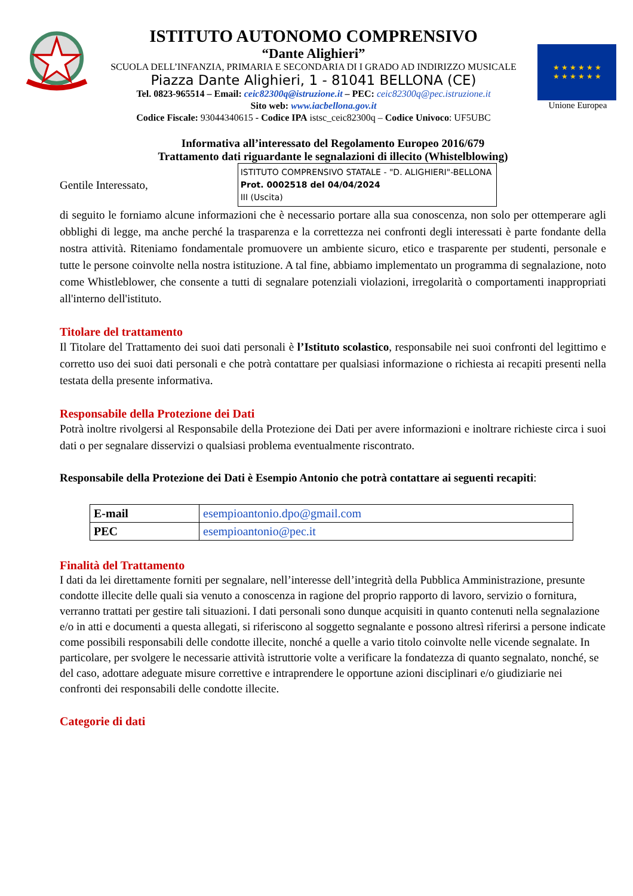ISTITUTO AUTONOMO COMPRENSIVO
“Dante Alighieri”
SCUOLA DELL’INFANZIA, PRIMARIA E SECONDARIA DI I GRADO AD INDIRIZZO MUSICALE
Piazza Dante Alighieri, 1 - 81041 BELLONA (CE)
Tel. 0823-965514 – Email: ceic82300q@istruzione.it – PEC: ceic82300q@pec.istruzione.it
Sito web: www.iacbellona.gov.it
Codice Fiscale: 93044340615 - Codice IPA istsc_ceic82300q – Codice Univoco: UF5UBC
★ ★ ★ ★ ★ ★
★ ★ ★ ★ ★ ★
Unione Europea
Informativa all’interessato del Regolamento Europeo 2016/679
Trattamento dati riguardante le segnalazioni di illecito (Whistelblowing)
Gentile Interessato,
ISTITUTO COMPRENSIVO STATALE - "D. ALIGHIERI"-BELLONA
Prot. 0002518 del 04/04/2024
III (Uscita)
di seguito le forniamo alcune informazioni che è necessario portare alla sua conoscenza, non solo per ottemperare agli obblighi di legge, ma anche perché la trasparenza e la correttezza nei confronti degli interessati è parte fondante della nostra attività. Riteniamo fondamentale promuovere un ambiente sicuro, etico e trasparente per studenti, personale e tutte le persone coinvolte nella nostra istituzione. A tal fine, abbiamo implementato un programma di segnalazione, noto come Whistleblower, che consente a tutti di segnalare potenziali violazioni, irregolarità o comportamenti inappropriati all'interno dell'istituto.
Titolare del trattamento
Il Titolare del Trattamento dei suoi dati personali è l’Istituto scolastico, responsabile nei suoi confronti del legittimo e corretto uso dei suoi dati personali e che potrà contattare per qualsiasi informazione o richiesta ai recapiti presenti nella testata della presente informativa.
Responsabile della Protezione dei Dati
Potrà inoltre rivolgersi al Responsabile della Protezione dei Dati per avere informazioni e inoltrare richieste circa i suoi dati o per segnalare disservizi o qualsiasi problema eventualmente riscontrato.
Responsabile della Protezione dei Dati è Esempio Antonio che potrà contattare ai seguenti recapiti:
| E-mail | esempioantonio.dpo@gmail.com |
| PEC | esempioantonio@pec.it |
Finalità del Trattamento
I dati da lei direttamente forniti per segnalare, nell’interesse dell’integrità della Pubblica Amministrazione, presunte condotte illecite delle quali sia venuto a conoscenza in ragione del proprio rapporto di lavoro, servizio o fornitura, verranno trattati per gestire tali situazioni. I dati personali sono dunque acquisiti in quanto contenuti nella segnalazione e/o in atti e documenti a questa allegati, si riferiscono al soggetto segnalante e possono altresì riferirsi a persone indicate come possibili responsabili delle condotte illecite, nonché a quelle a vario titolo coinvolte nelle vicende segnalate. In particolare, per svolgere le necessarie attività istruttorie volte a verificare la fondatezza di quanto segnalato, nonché, se del caso, adottare adeguate misure correttive e intraprendere le opportune azioni disciplinari e/o giudiziarie nei confronti dei responsabili delle condotte illecite.
Categorie di dati